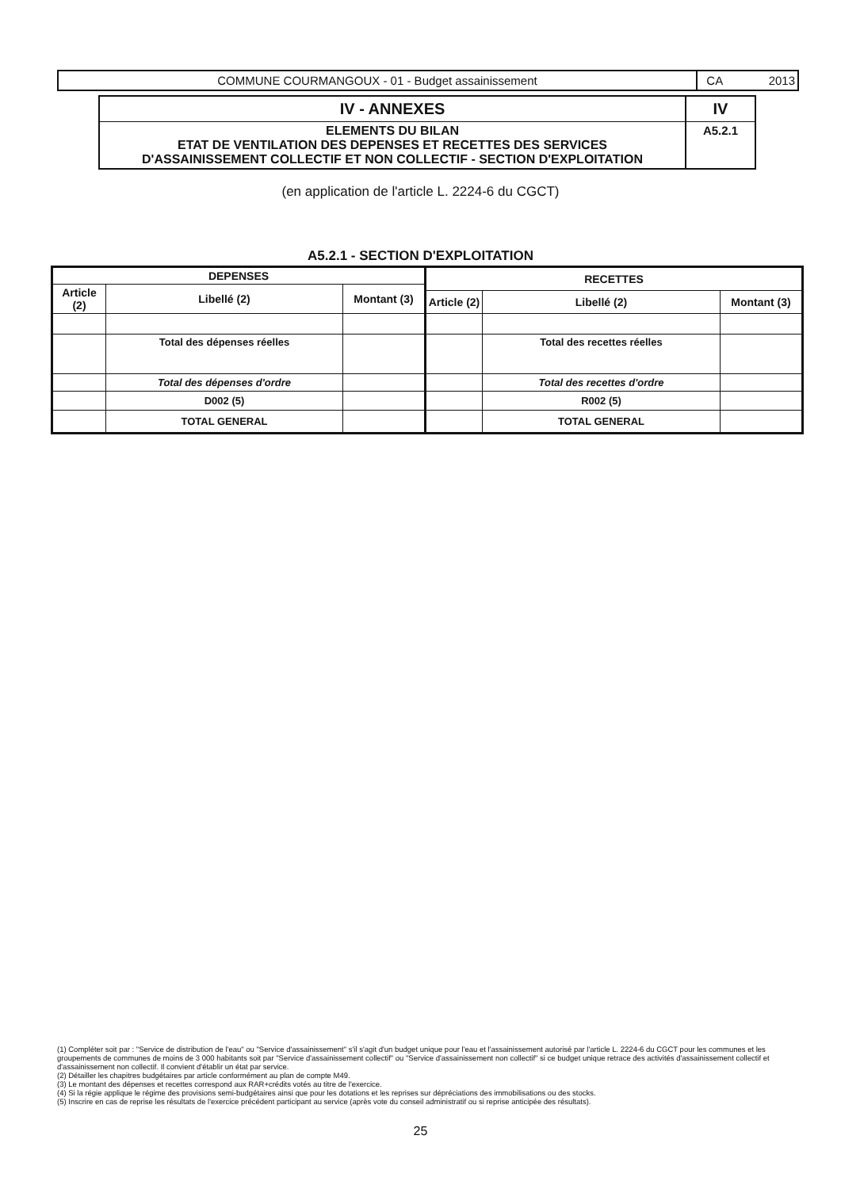COMMUNE COURMANGOUX - 01 - Budget assainissement
CA 2013
IV - ANNEXES
IV
ELEMENTS DU BILAN
ETAT DE VENTILATION DES DEPENSES ET RECETTES DES SERVICES
D'ASSAINISSEMENT COLLECTIF ET NON COLLECTIF - SECTION D'EXPLOITATION
A5.2.1
(en application de l'article L. 2224-6 du CGCT)
A5.2.1 - SECTION D'EXPLOITATION
| DEPENSES | | |
| --- | --- | --- |
| Article (2) | Libellé (2) | Montant (3) |
| | Total des dépenses réelles | |
| | Total des dépenses d'ordre | |
| | D002 (5) | |
| | TOTAL GENERAL | |
| RECETTES | | |
| --- | --- | --- |
| Article (2) | Libellé (2) | Montant (3) |
| | Total des recettes réelles | |
| | Total des recettes d'ordre | |
| | R002 (5) | |
| | TOTAL GENERAL | |
(1) Compléter soit par : "Service de distribution de l'eau" ou "Service d'assainissement" s'il s'agit d'un budget unique pour l'eau et l'assainissement autorisé par l'article L. 2224-6 du CGCT pour les communes et les groupements de communes de moins de 3 000 habitants soit par "Service d'assainissement collectif" ou "Service d'assainissement non collectif" si ce budget unique retrace des activités d'assainissement collectif et d'assainissement non collectif. Il convient d'établir un état par service.
(2) Détailler les chapitres budgétaires par article conformément au plan de compte M49.
(3) Le montant des dépenses et recettes correspond aux RAR+crédits votés au titre de l'exercice.
(4) Si la régie applique le régime des provisions semi-budgétaires ainsi que pour les dotations et les reprises sur dépréciations des immobilisations ou des stocks.
(5) Inscrire en cas de reprise les résultats de l'exercice précédent participant au service (après vote du conseil administratif ou si reprise anticipée des résultats).
25